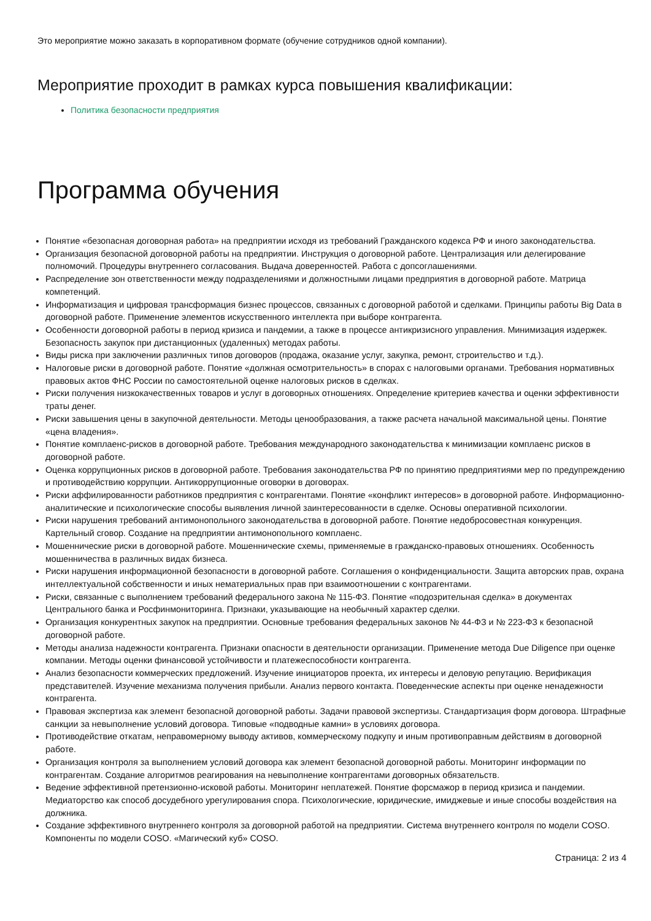Это мероприятие можно заказать в корпоративном формате (обучение сотрудников одной компании).
Мероприятие проходит в рамках курса повышения квалификации:
Политика безопасности предприятия
Программа обучения
Понятие «безопасная договорная работа» на предприятии исходя из требований Гражданского кодекса РФ и иного законодательства.
Организация безопасной договорной работы на предприятии. Инструкция о договорной работе. Централизация или делегирование полномочий. Процедуры внутреннего согласования. Выдача доверенностей. Работа с допсоглашениями.
Распределение зон ответственности между подразделениями и должностными лицами предприятия в договорной работе. Матрица компетенций.
Информатизация и цифровая трансформация бизнес процессов, связанных с договорной работой и сделками. Принципы работы Big Data в договорной работе. Применение элементов искусственного интеллекта при выборе контрагента.
Особенности договорной работы в период кризиса и пандемии, а также в процессе антикризисного управления. Минимизация издержек. Безопасность закупок при дистанционных (удаленных) методах работы.
Виды риска при заключении различных типов договоров (продажа, оказание услуг, закупка, ремонт, строительство и т.д.).
Налоговые риски в договорной работе. Понятие «должная осмотрительность» в спорах с налоговыми органами. Требования нормативных правовых актов ФНС России по самостоятельной оценке налоговых рисков в сделках.
Риски получения низкокачественных товаров и услуг в договорных отношениях. Определение критериев качества и оценки эффективности траты денег.
Риски завышения цены в закупочной деятельности. Методы ценообразования, а также расчета начальной максимальной цены. Понятие «цена владения».
Понятие комплаенс-рисков в договорной работе. Требования международного законодательства к минимизации комплаенс рисков в договорной работе.
Оценка коррупционных рисков в договорной работе. Требования законодательства РФ по принятию предприятиями мер по предупреждению и противодействию коррупции. Антикоррупционные оговорки в договорах.
Риски аффилированности работников предприятия с контрагентами. Понятие «конфликт интересов» в договорной работе. Информационно-аналитические и психологические способы выявления личной заинтересованности в сделке. Основы оперативной психологии.
Риски нарушения требований антимонопольного законодательства в договорной работе. Понятие недобросовестная конкуренция. Картельный сговор. Создание на предприятии антимонопольного комплаенс.
Мошеннические риски в договорной работе. Мошеннические схемы, применяемые в гражданско-правовых отношениях. Особенность мошенничества в различных видах бизнеса.
Риски нарушения информационной безопасности в договорной работе. Соглашения о конфиденциальности. Защита авторских прав, охрана интеллектуальной собственности и иных нематериальных прав при взаимоотношении с контрагентами.
Риски, связанные с выполнением требований федерального закона № 115-ФЗ. Понятие «подозрительная сделка» в документах Центрального банка и Росфинмониторинга. Признаки, указывающие на необычный характер сделки.
Организация конкурентных закупок на предприятии. Основные требования федеральных законов № 44-ФЗ и № 223-ФЗ к безопасной договорной работе.
Методы анализа надежности контрагента. Признаки опасности в деятельности организации. Применение метода Due Diligence при оценке компании. Методы оценки финансовой устойчивости и платежеспособности контрагента.
Анализ безопасности коммерческих предложений. Изучение инициаторов проекта, их интересы и деловую репутацию. Верификация представителей. Изучение механизма получения прибыли. Анализ первого контакта. Поведенческие аспекты при оценке ненадежности контрагента.
Правовая экспертиза как элемент безопасной договорной работы. Задачи правовой экспертизы. Стандартизация форм договора. Штрафные санкции за невыполнение условий договора. Типовые «подводные камни» в условиях договора.
Противодействие откатам, неправомерному выводу активов, коммерческому подкупу и иным противоправным действиям в договорной работе.
Организация контроля за выполнением условий договора как элемент безопасной договорной работы. Мониторинг информации по контрагентам. Создание алгоритмов реагирования на невыполнение контрагентами договорных обязательств.
Ведение эффективной претензионно-исковой работы. Мониторинг неплатежей. Понятие форсмажор в период кризиса и пандемии. Медиаторство как способ досудебного урегулирования спора. Психологические, юридические, имиджевые и иные способы воздействия на должника.
Создание эффективного внутреннего контроля за договорной работой на предприятии. Система внутреннего контроля по модели COSO. Компоненты по модели COSO. «Магический куб» COSO.
Страница: 2 из 4